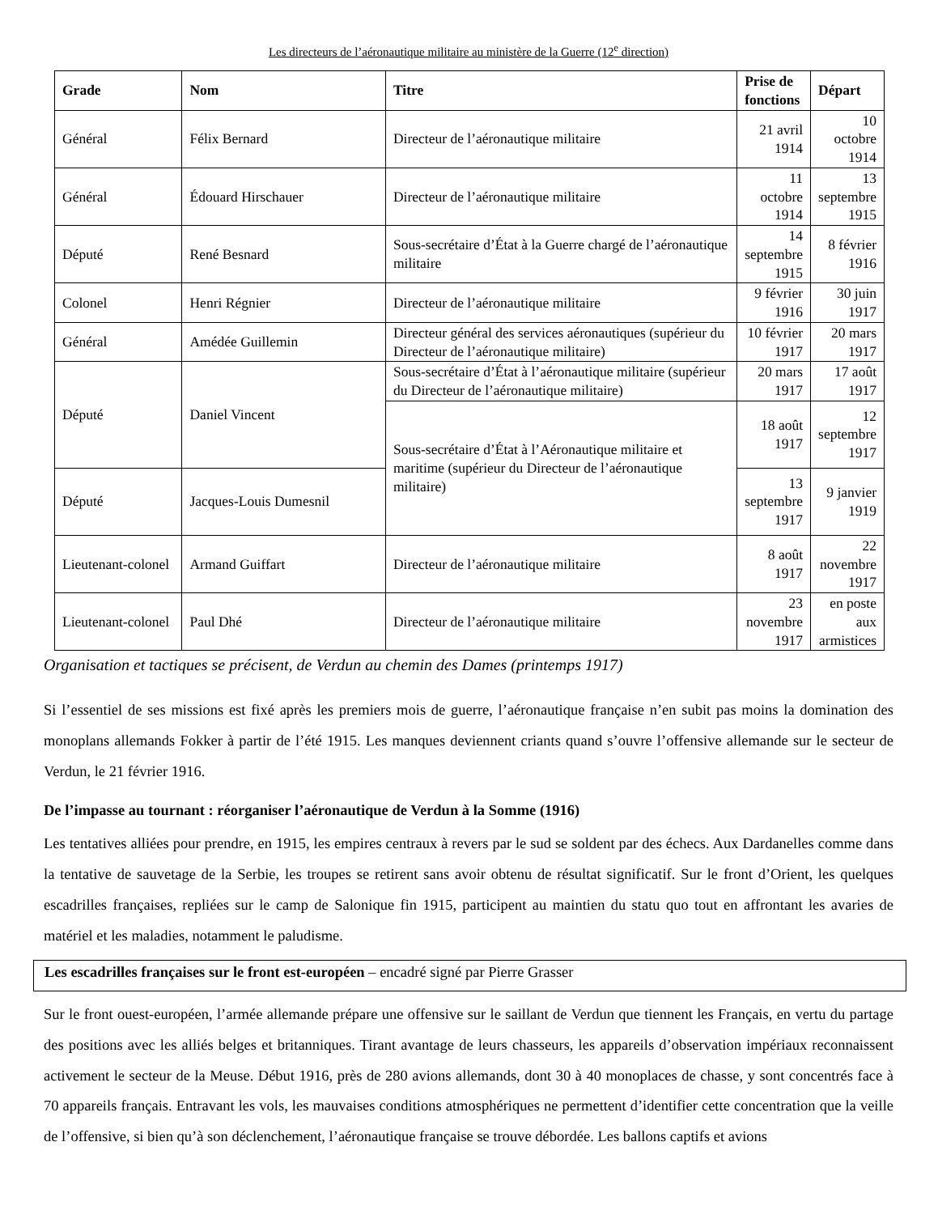Les directeurs de l’aéronautique militaire au ministère de la Guerre (12<sup>e</sup> direction)
| Grade | Nom | Titre | Prise de fonctions | Départ |
| --- | --- | --- | --- | --- |
| Général | Félix Bernard | Directeur de l’aéronautique militaire | 21 avril 1914 | 10 octobre 1914 |
| Général | Édouard Hirschauer | Directeur de l’aéronautique militaire | 11 octobre 1914 | 13 septembre 1915 |
| Député | René Besnard | Sous-secrétaire d’État à la Guerre chargé de l’aéronautique militaire | 14 septembre 1915 | 8 février 1916 |
| Colonel | Henri Régnier | Directeur de l’aéronautique militaire | 9 février 1916 | 30 juin 1917 |
| Général | Amédée Guillemin | Directeur général des services aéronautiques (supérieur du Directeur de l’aéronautique militaire) | 10 février 1917 | 20 mars 1917 |
| Député | Daniel Vincent | Sous-secrétaire d’État à l’aéronautique militaire (supérieur du Directeur de l’aéronautique militaire) | 20 mars 1917 | 17 août 1917 |
| | | Sous-secrétaire d’État à l’Aéronautique militaire et maritime (supérieur du Directeur de l’aéronautique militaire) | 18 août 1917 | 12 septembre 1917 |
| Député | Jacques-Louis Dumesnil | | 13 septembre 1917 | 9 janvier 1919 |
| Lieutenant-colonel | Armand Guiffart | Directeur de l’aéronautique militaire | 8 août 1917 | 22 novembre 1917 |
| Lieutenant-colonel | Paul Dhé | Directeur de l’aéronautique militaire | 23 novembre 1917 | en poste aux armistices |
Organisation et tactiques se précisent, de Verdun au chemin des Dames (printemps 1917)
Si l’essentiel de ses missions est fixé après les premiers mois de guerre, l’aéronautique française n’en subit pas moins la domination des monoplans allemands Fokker à partir de l’été 1915. Les manques deviennent criants quand s’ouvre l’offensive allemande sur le secteur de Verdun, le 21 février 1916.
De l’impasse au tournant : réorganiser l’aéronautique de Verdun à la Somme (1916)
Les tentatives alliées pour prendre, en 1915, les empires centraux à revers par le sud se soldent par des échecs. Aux Dardanelles comme dans la tentative de sauvetage de la Serbie, les troupes se retirent sans avoir obtenu de résultat significatif. Sur le front d’Orient, les quelques escadrilles françaises, repliées sur le camp de Salonique fin 1915, participent au maintien du statu quo tout en affrontant les avaries de matériel et les maladies, notamment le paludisme.
Les escadrilles françaises sur le front est-européen – encadré signé par Pierre Grasser
Sur le front ouest-européen, l’armée allemande prépare une offensive sur le saillant de Verdun que tiennent les Français, en vertu du partage des positions avec les alliés belges et britanniques. Tirant avantage de leurs chasseurs, les appareils d’observation impériaux reconnaissent activement le secteur de la Meuse. Début 1916, près de 280 avions allemands, dont 30 à 40 monoplaces de chasse, y sont concentrés face à 70 appareils français. Entravant les vols, les mauvaises conditions atmosphériques ne permettent d’identifier cette concentration que la veille de l’offensive, si bien qu’à son déclenchement, l’aéronautique française se trouve débordée. Les ballons captifs et avions